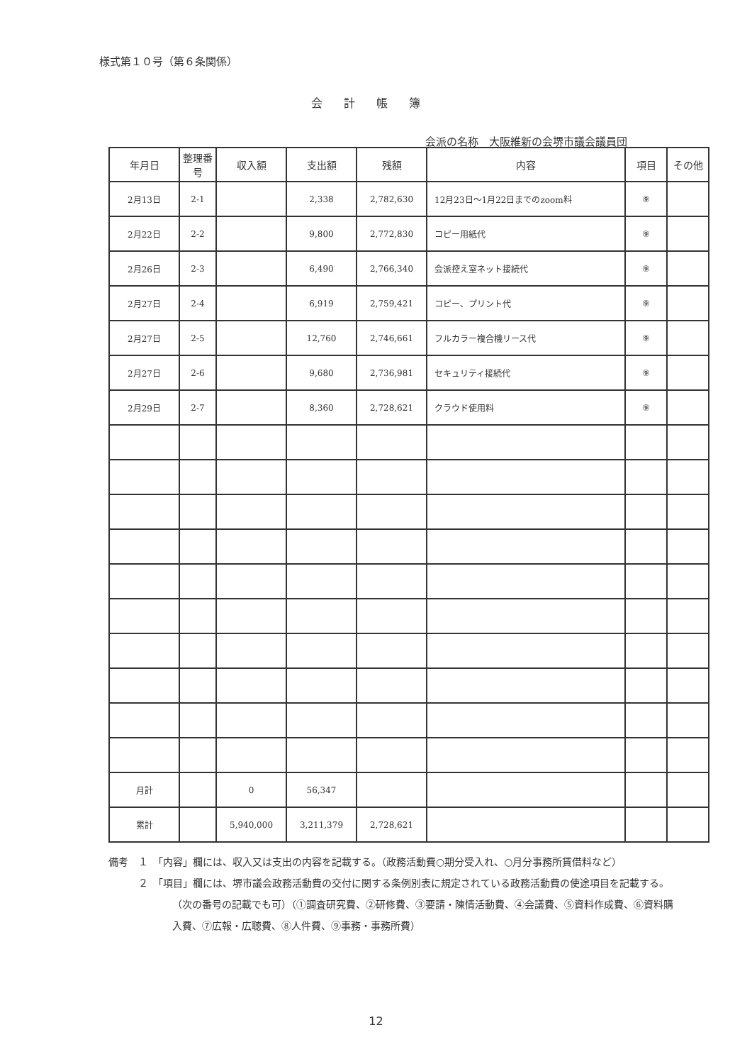様式第１０号（第６条関係）
会計帳簿
会派の名称　大阪維新の会堺市議会議員団
| 年月日 | 整理番号 | 収入額 | 支出額 | 残額 | 内容 | 項目 | その他 |
| --- | --- | --- | --- | --- | --- | --- | --- |
| 2月13日 | 2-1 | | 2,338 | 2,782,630 | 12月23日～1月22日までのzoom料 | ⑨ | |
| 2月22日 | 2-2 | | 9,800 | 2,772,830 | コピー用紙代 | ⑨ | |
| 2月26日 | 2-3 | | 6,490 | 2,766,340 | 会派控え室ネット接続代 | ⑨ | |
| 2月27日 | 2-4 | | 6,919 | 2,759,421 | コピー、プリント代 | ⑨ | |
| 2月27日 | 2-5 | | 12,760 | 2,746,661 | フルカラー複合機リース代 | ⑨ | |
| 2月27日 | 2-6 | | 9,680 | 2,736,981 | セキュリティ接続代 | ⑨ | |
| 2月29日 | 2-7 | | 8,360 | 2,728,621 | クラウド使用料 | ⑨ | |
| 月計 | | 0 | 56,347 | | | | |
| 累計 | | 5,940,000 | 3,211,379 | 2,728,621 | | | |
備考　１　「内容」欄には、収入又は支出の内容を記載する。（政務活動費○期分受入れ、○月分事務所賃借料など）
　　　２　「項目」欄には、堺市議会政務活動費の交付に関する条例別表に規定されている政務活動費の使途項目を記載する。（次の番号の記載でも可）（①調査研究費、②研修費、③要請・陳情活動費、④会議費、⑤資料作成費、⑥資料購入費、⑦広報・広聴費、⑧人件費、⑨事務・事務所費）
12